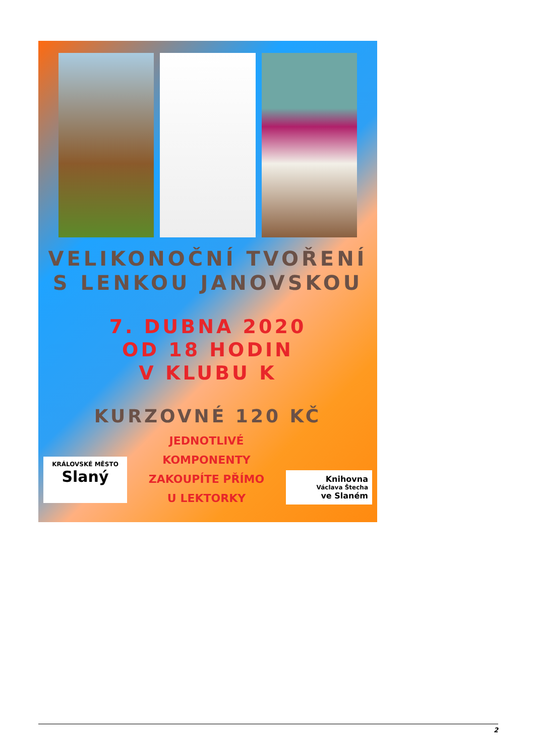VELIKONOČNÍ TVOŘENÍ
S LENKOU JANOVSKOU
7. DUBNA 2020
OD 18 HODIN
V KLUBU K
KURZOVNÉ 120 KČ
KRÁLOVSKÉ MĚSTO Slaný
JEDNOTLIVÉ
KOMPONENTY
ZAKOUPÍTE PŘÍMO
U LEKTORKY
Knihovna
Václava Štecha
ve Slaném
2